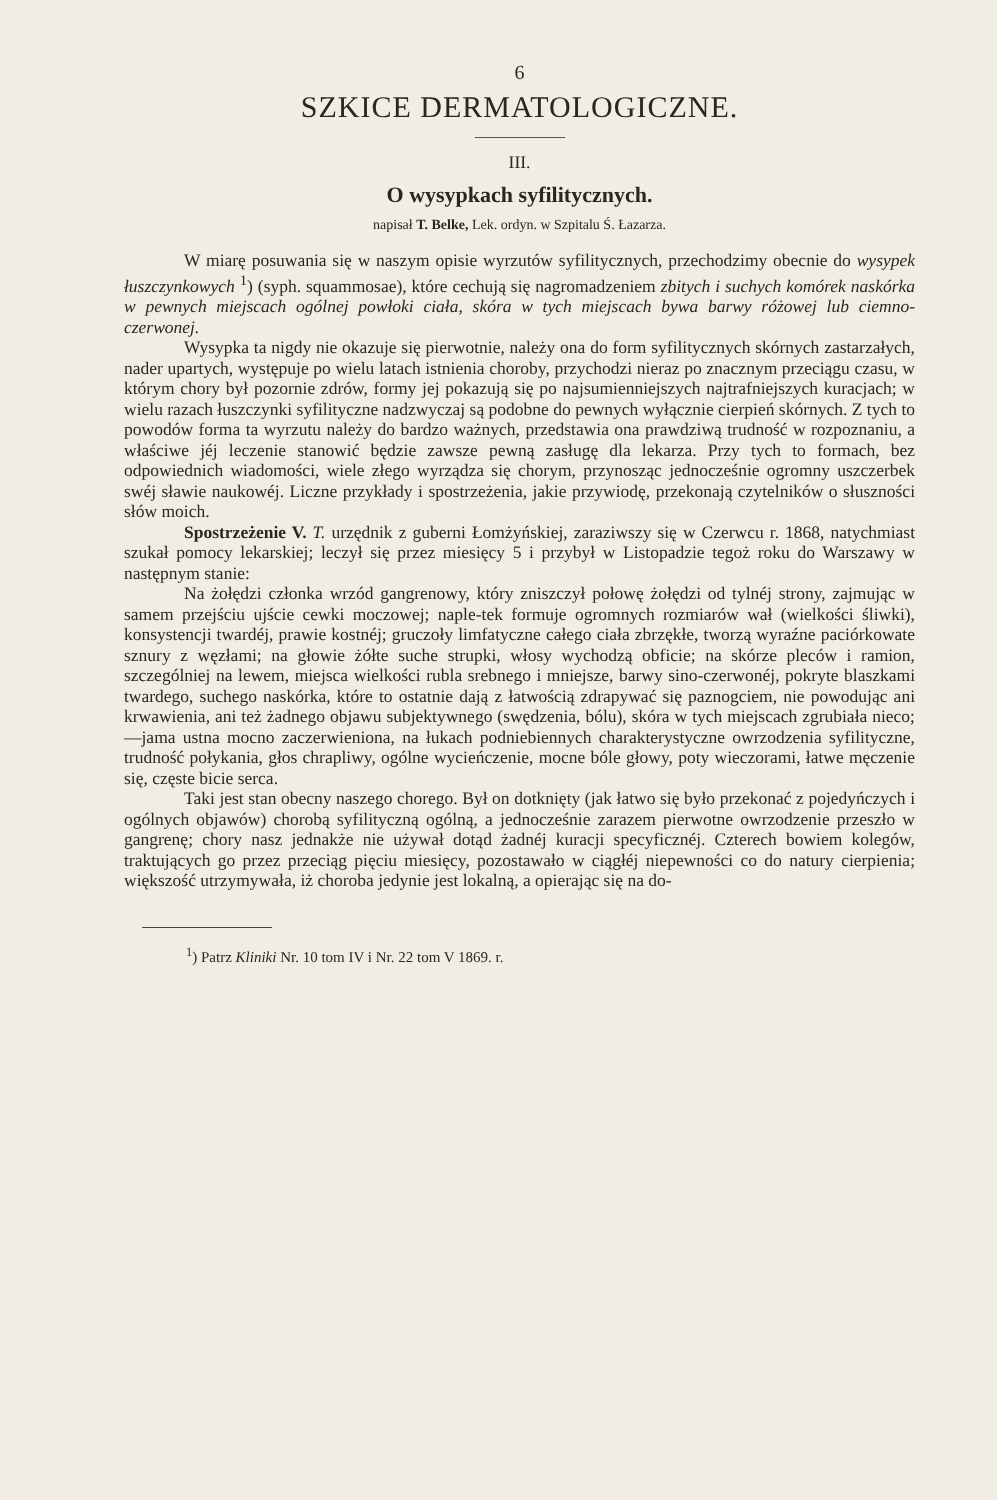6
SZKICE DERMATOLOGICZNE.
III.
O wysypkach syfilitycznych.
napisał T. Belke, Lek. ordyn. w Szpitalu Ś. Łazarza.
W miarę posuwania się w naszym opisie wyrzutów syfilitycznych, przechodzimy obecnie do wysypek łuszczynkowych <sup>1</sup>) (syph. squammosae), które cechują się nagromadzeniem zbitych i suchych komórek naskórka w pewnych miejscach ogólnej powłoki ciała, skóra w tych miejscach bywa barwy różowej lub ciemno-czerwonej.
Wysypka ta nigdy nie okazuje się pierwotnie, należy ona do form syfilitycznych skórnych zastarzałych, nader upartych, występuje po wielu latach istnienia choroby, przychodzi nieraz po znacznym przeciągu czasu, w którym chory był pozornie zdrów, formy jej pokazują się po najsumienniejszych najtrafniejszych kuracjach; w wielu razach łuszczynki syfilityczne nadzwyczaj są podobne do pewnych wyłącznie cierpień skórnych. Z tych to powodów forma ta wyrzutu należy do bardzo ważnych, przedstawia ona prawdziwą trudność w rozpoznaniu, a właściwe jéj leczenie stanowić będzie zawsze pewną zasługę dla lekarza. Przy tych to formach, bez odpowiednich wiadomości, wiele złego wyrządza się chorym, przynosząc jednocześnie ogromny uszczerbek swéj sławie naukowéj. Liczne przykłady i spostrzeżenia, jakie przywiodę, przekonają czytelników o słuszności słów moich.
Spostrzeżenie V. T. urzędnik z guberni Łomżyńskiej, zaraziwszy się w Czerwcu r. 1868, natychmiast szukał pomocy lekarskiej; leczył się przez miesięcy 5 i przybył w Listopadzie tegoż roku do Warszawy w następnym stanie:
Na żołędzi członka wrzód gangrenowy, który zniszczył połowę żołędzi od tylnéj strony, zajmując w samem przejściu ujście cewki moczowej; naple-tek formuje ogromnych rozmiarów wał (wielkości śliwki), konsystencji twardéj, prawie kostnéj; gruczoły limfatyczne całego ciała zbrzękłe, tworzą wyraźne paciórkowate sznury z węzłami; na głowie żółte suche strupki, włosy wychodzą obficie; na skórze pleców i ramion, szczególniej na lewem, miejsca wielkości rubla srebnego i mniejsze, barwy sino-czerwonéj, pokryte blaszkami twardego, suchego naskórka, które to ostatnie dają z łatwością zdrapywać się paznogciem, nie powodując ani krwawienia, ani też żadnego objawu subjektywnego (swędzenia, bólu), skóra w tych miejscach zgrubiała nieco;—jama ustna mocno zaczerwieniona, na łukach podniebiennych charakterystyczne owrzodzenia syfilityczne, trudność połykania, głos chrapliwy, ogólne wycieńczenie, mocne bóle głowy, poty wieczorami, łatwe męczenie się, częste bicie serca.
Taki jest stan obecny naszego chorego. Był on dotknięty (jak łatwo się było przekonać z pojedyńczych i ogólnych objawów) chorobą syfilityczną ogólną, a jednocześnie zarazem pierwotne owrzodzenie przeszło w gangrenę; chory nasz jednakże nie używał dotąd żadnéj kuracji specyficznéj. Czterech bowiem kolegów, traktujących go przez przeciąg pięciu miesięcy, pozostawało w ciągłéj niepewności co do natury cierpienia; większość utrzymywała, iż choroba jedynie jest lokalną, a opierając się na do-
<sup>1</sup>) Patrz Kliniki Nr. 10 tom IV i Nr. 22 tom V 1869. r.